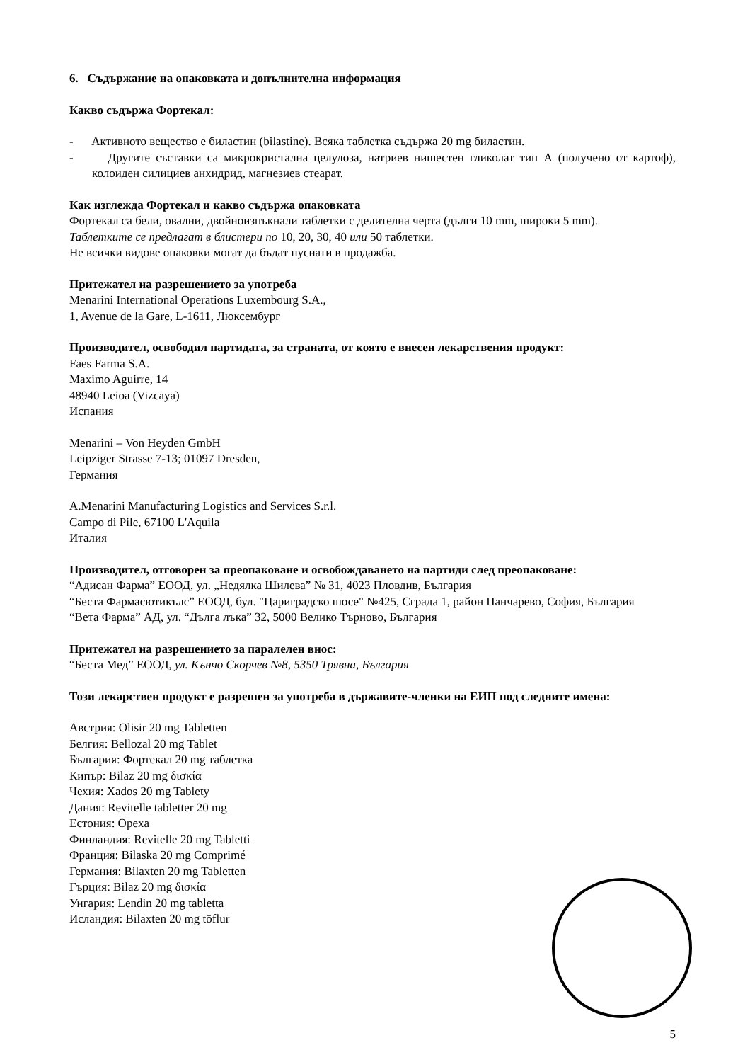6. Съдържание на опаковката и допълнителна информация
Какво съдържа Фортекал:
- Активното вещество е биластин (bilastine). Всяка таблетка съдържа 20 mg биластин.
- Другите съставки са микрокристална целулоза, натриев нишестен гликолат тип А (получено от картоф), колоиден силициев анхидрид, магнезиев стеарат.
Как изглежда Фортекал и какво съдържа опаковката
Фортекал са бели, овални, двойноизпъкнали таблетки с делителна черта (дълги 10 mm, широки 5 mm).
Таблетките се предлагат в блистери по 10, 20, 30, 40 или 50 таблетки.
Не всички видове опаковки могат да бъдат пуснати в продажба.
Притежател на разрешението за употреба
Menarini International Operations Luxembourg S.A.,
1, Avenue de la Gare, L-1611, Люксембург
Производител, освободил партидата, за страната, от която е внесен лекарствения продукт:
Faes Farma S.A.
Maximo Aguirre, 14
48940 Leioa (Vizcaya)
Испания
Menarini – Von Heyden GmbH
Leipziger Strasse 7-13; 01097 Dresden,
Германия
A.Menarini Manufacturing Logistics and Services S.r.l.
Campo di Pile, 67100 L'Aquila
Италия
Производител, отговорен за преопаковане и освобождаването на партиди след преопаковане:
“Адисан Фарма” ЕООД, ул. „Недялка Шилева” № 31, 4023 Пловдив, България
“Беста Фармасютикълс” ЕООД, бул. "Цариградско шосе" №425, Сграда 1, район Панчарево, София, България
“Вета Фарма” АД, ул. “Дълга лъка” 32, 5000 Велико Търново, България
Притежател на разрешението за паралелен внос:
“Беста Мед” ЕООД, ул. Кънчо Скорчев №8, 5350 Трявна, България
Този лекарствен продукт е разрешен за употреба в държавите-членки на ЕИП под следните имена:
Австрия: Olisir 20 mg Tabletten
Белгия: Bellozal 20 mg Tablet
България: Фортекал 20 mg таблетка
Кипър: Bilaz 20 mg δισκία
Чехия: Xados 20 mg Tablety
Дания: Revitelle tabletter 20 mg
Естония: Opexa
Финландия: Revitelle 20 mg Tabletti
Франция: Bilaska 20 mg Comprimé
Германия: Bilaxten 20 mg Tabletten
Гърция: Bilaz 20 mg δισκία
Унгария: Lendin 20 mg tabletta
Исландия: Bilaxten 20 mg töflur
5